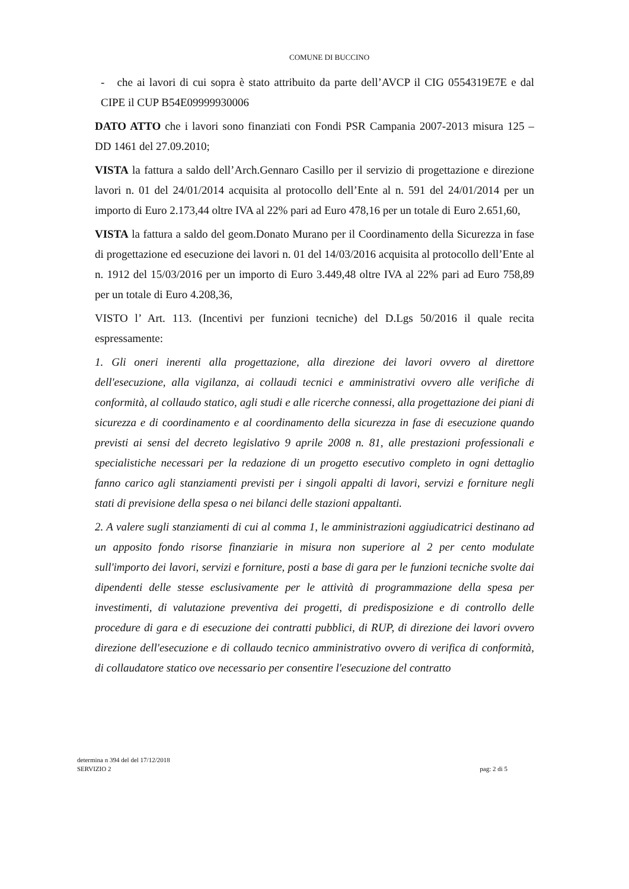COMUNE DI BUCCINO
- che ai lavori di cui sopra è stato attribuito da parte dell’AVCP il CIG 0554319E7E e dal CIPE il CUP B54E09999930006
DATO ATTO che i lavori sono finanziati con Fondi PSR Campania 2007-2013 misura 125 – DD 1461 del 27.09.2010;
VISTA la fattura a saldo dell’Arch.Gennaro Casillo per il servizio di progettazione e direzione lavori n. 01 del 24/01/2014 acquisita al protocollo dell’Ente al n. 591 del 24/01/2014 per un importo di Euro 2.173,44 oltre IVA al 22% pari ad Euro 478,16 per un totale di Euro 2.651,60,
VISTA la fattura a saldo del geom.Donato Murano per il Coordinamento della Sicurezza in fase di progettazione ed esecuzione dei lavori n. 01 del 14/03/2016 acquisita al protocollo dell’Ente al n. 1912 del 15/03/2016 per un importo di Euro 3.449,48 oltre IVA al 22% pari ad Euro 758,89 per un totale di Euro 4.208,36,
VISTO l’ Art. 113. (Incentivi per funzioni tecniche) del D.Lgs 50/2016 il quale recita espressamente:
1. Gli oneri inerenti alla progettazione, alla direzione dei lavori ovvero al direttore dell'esecuzione, alla vigilanza, ai collaudi tecnici e amministrativi ovvero alle verifiche di conformità, al collaudo statico, agli studi e alle ricerche connessi, alla progettazione dei piani di sicurezza e di coordinamento e al coordinamento della sicurezza in fase di esecuzione quando previsti ai sensi del decreto legislativo 9 aprile 2008 n. 81, alle prestazioni professionali e specialistiche necessari per la redazione di un progetto esecutivo completo in ogni dettaglio fanno carico agli stanziamenti previsti per i singoli appalti di lavori, servizi e forniture negli stati di previsione della spesa o nei bilanci delle stazioni appaltanti.
2. A valere sugli stanziamenti di cui al comma 1, le amministrazioni aggiudicatrici destinano ad un apposito fondo risorse finanziarie in misura non superiore al 2 per cento modulate sull'importo dei lavori, servizi e forniture, posti a base di gara per le funzioni tecniche svolte dai dipendenti delle stesse esclusivamente per le attività di programmazione della spesa per investimenti, di valutazione preventiva dei progetti, di predisposizione e di controllo delle procedure di gara e di esecuzione dei contratti pubblici, di RUP, di direzione dei lavori ovvero direzione dell'esecuzione e di collaudo tecnico amministrativo ovvero di verifica di conformità, di collaudatore statico ove necessario per consentire l'esecuzione del contratto
determina n 394 del del 17/12/2018
SERVIZIO 2
pag: 2 di 5